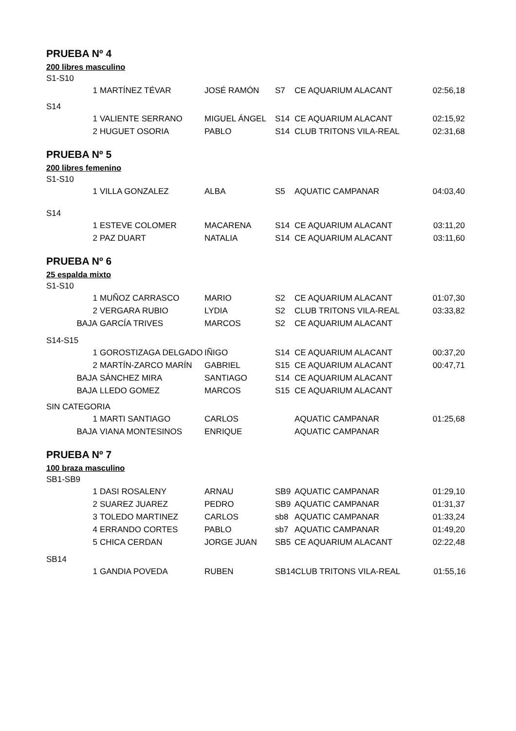PRUEBA Nº 4
200 libres masculino
S1-S10
| 1 | MARTÍNEZ TÉVAR | JOSÉ RAMÓN | S7 | CE AQUARIUM ALACANT | 02:56,18 |
S14
| 1 | VALIENTE SERRANO | MIGUEL ÁNGEL | S14 | CE AQUARIUM ALACANT | 02:15,92 |
| 2 | HUGUET OSORIA | PABLO | S14 | CLUB TRITONS VILA-REAL | 02:31,68 |
PRUEBA Nº 5
200 libres femenino
S1-S10
| 1 | VILLA GONZALEZ | ALBA | S5 | AQUATIC CAMPANAR | 04:03,40 |
S14
| 1 | ESTEVE COLOMER | MACARENA | S14 | CE AQUARIUM ALACANT | 03:11,20 |
| 2 | PAZ DUART | NATALIA | S14 | CE AQUARIUM ALACANT | 03:11,60 |
PRUEBA Nº 6
25 espalda mixto
S1-S10
| 1 | MUÑOZ CARRASCO | MARIO | S2 | CE AQUARIUM ALACANT | 01:07,30 |
| 2 | VERGARA RUBIO | LYDIA | S2 | CLUB TRITONS VILA-REAL | 03:33,82 |
| BAJA | GARCÍA TRIVES | MARCOS | S2 | CE AQUARIUM ALACANT | |
S14-S15
| 1 | GOROSTIZAGA DELGADO | IÑIGO | S14 | CE AQUARIUM ALACANT | 00:37,20 |
| 2 | MARTÍN-ZARCO MARÍN | GABRIEL | S15 | CE AQUARIUM ALACANT | 00:47,71 |
| BAJA | SÁNCHEZ MIRA | SANTIAGO | S14 | CE AQUARIUM ALACANT | |
| BAJA | LLEDO GOMEZ | MARCOS | S15 | CE AQUARIUM ALACANT | |
SIN CATEGORIA
| 1 | MARTI SANTIAGO | CARLOS | | AQUATIC CAMPANAR | 01:25,68 |
| BAJA | VIANA MONTESINOS | ENRIQUE | | AQUATIC CAMPANAR | |
PRUEBA Nº 7
100 braza masculino
SB1-SB9
| 1 | DASI ROSALENY | ARNAU | SB9 | AQUATIC CAMPANAR | 01:29,10 |
| 2 | SUAREZ JUAREZ | PEDRO | SB9 | AQUATIC CAMPANAR | 01:31,37 |
| 3 | TOLEDO MARTINEZ | CARLOS | sb8 | AQUATIC CAMPANAR | 01:33,24 |
| 4 | ERRANDO CORTES | PABLO | sb7 | AQUATIC CAMPANAR | 01:49,20 |
| 5 | CHICA CERDAN | JORGE JUAN | SB5 | CE AQUARIUM ALACANT | 02:22,48 |
SB14
| 1 | GANDIA POVEDA | RUBEN | SB14 | CLUB TRITONS VILA-REAL | 01:55,16 |